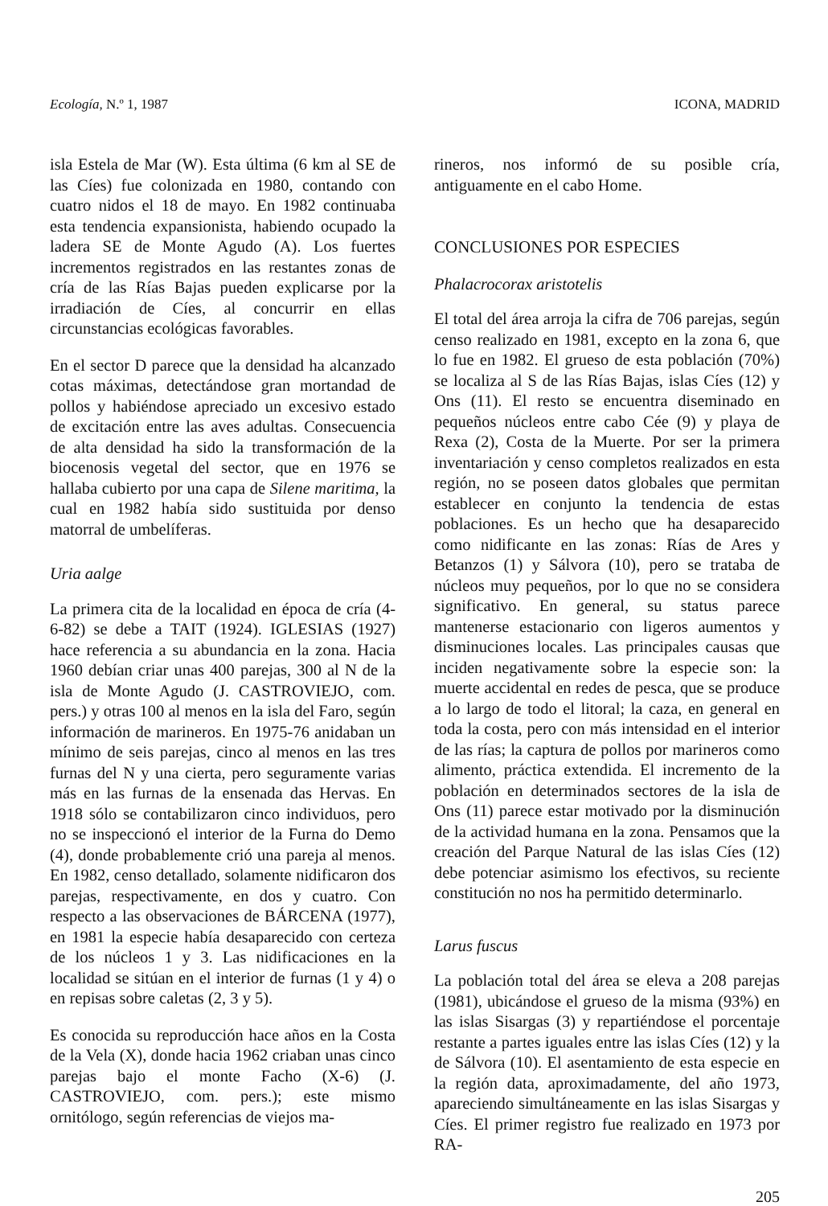Ecología, N.º 1, 1987 ICONA, MADRID
isla Estela de Mar (W). Esta última (6 km al SE de las Cíes) fue colonizada en 1980, contando con cuatro nidos el 18 de mayo. En 1982 continuaba esta tendencia expansionista, habiendo ocupado la ladera SE de Monte Agudo (A). Los fuertes incrementos registrados en las restantes zonas de cría de las Rías Bajas pueden explicarse por la irradiación de Cíes, al concurrir en ellas circunstancias ecológicas favorables.
En el sector D parece que la densidad ha alcanzado cotas máximas, detectándose gran mortandad de pollos y habiéndose apreciado un excesivo estado de excitación entre las aves adultas. Consecuencia de alta densidad ha sido la transformación de la biocenosis vegetal del sector, que en 1976 se hallaba cubierto por una capa de Silene maritima, la cual en 1982 había sido sustituida por denso matorral de umbelíferas.
Uria aalge
La primera cita de la localidad en época de cría (4-6-82) se debe a TAIT (1924). IGLESIAS (1927) hace referencia a su abundancia en la zona. Hacia 1960 debían criar unas 400 parejas, 300 al N de la isla de Monte Agudo (J. CASTROVIEJO, com. pers.) y otras 100 al menos en la isla del Faro, según información de marineros. En 1975-76 anidaban un mínimo de seis parejas, cinco al menos en las tres furnas del N y una cierta, pero seguramente varias más en las furnas de la ensenada das Hervas. En 1918 sólo se contabilizaron cinco individuos, pero no se inspeccionó el interior de la Furna do Demo (4), donde probablemente crió una pareja al menos. En 1982, censo detallado, solamente nidificaron dos parejas, respectivamente, en dos y cuatro. Con respecto a las observaciones de BÁRCENA (1977), en 1981 la especie había desaparecido con certeza de los núcleos 1 y 3. Las nidificaciones en la localidad se sitúan en el interior de furnas (1 y 4) o en repisas sobre caletas (2, 3 y 5).
Es conocida su reproducción hace años en la Costa de la Vela (X), donde hacia 1962 criaban unas cinco parejas bajo el monte Facho (X-6) (J. CASTROVIEJO, com. pers.); este mismo ornitólogo, según referencias de viejos ma-
rineros, nos informó de su posible cría, antiguamente en el cabo Home.
CONCLUSIONES POR ESPECIES
Phalacrocorax aristotelis
El total del área arroja la cifra de 706 parejas, según censo realizado en 1981, excepto en la zona 6, que lo fue en 1982. El grueso de esta población (70%) se localiza al S de las Rías Bajas, islas Cíes (12) y Ons (11). El resto se encuentra diseminado en pequeños núcleos entre cabo Cée (9) y playa de Rexa (2), Costa de la Muerte. Por ser la primera inventariación y censo completos realizados en esta región, no se poseen datos globales que permitan establecer en conjunto la tendencia de estas poblaciones. Es un hecho que ha desaparecido como nidificante en las zonas: Rías de Ares y Betanzos (1) y Sálvora (10), pero se trataba de núcleos muy pequeños, por lo que no se considera significativo. En general, su status parece mantenerse estacionario con ligeros aumentos y disminuciones locales. Las principales causas que inciden negativamente sobre la especie son: la muerte accidental en redes de pesca, que se produce a lo largo de todo el litoral; la caza, en general en toda la costa, pero con más intensidad en el interior de las rías; la captura de pollos por marineros como alimento, práctica extendida. El incremento de la población en determinados sectores de la isla de Ons (11) parece estar motivado por la disminución de la actividad humana en la zona. Pensamos que la creación del Parque Natural de las islas Cíes (12) debe potenciar asimismo los efectivos, su reciente constitución no nos ha permitido determinarlo.
Larus fuscus
La población total del área se eleva a 208 parejas (1981), ubicándose el grueso de la misma (93%) en las islas Sisargas (3) y repartiéndose el porcentaje restante a partes iguales entre las islas Cíes (12) y la de Sálvora (10). El asentamiento de esta especie en la región data, aproximadamente, del año 1973, apareciendo simultáneamente en las islas Sisargas y Cíes. El primer registro fue realizado en 1973 por RA-
205